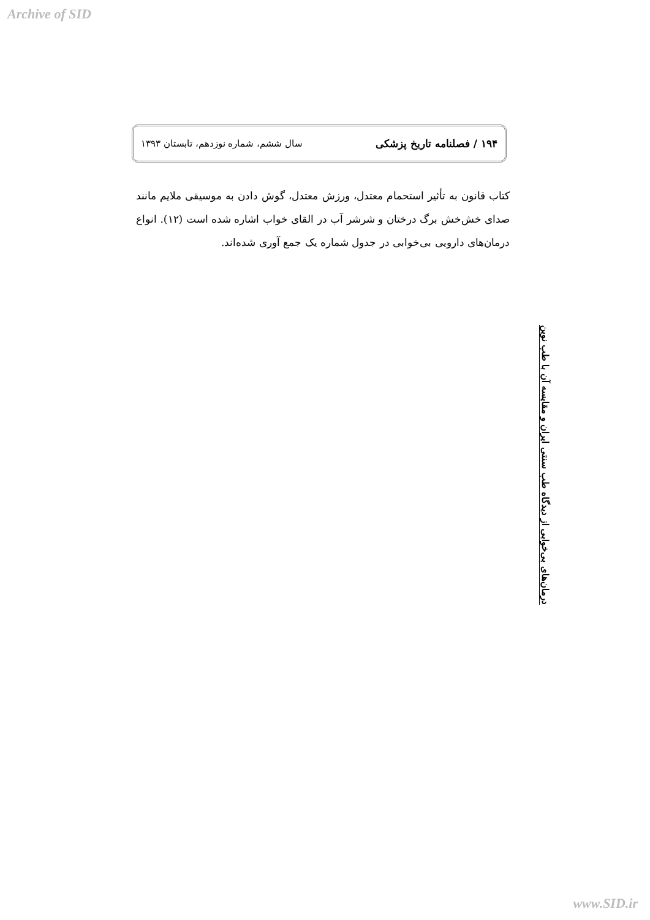Archive of SID
۱۹۴ / فصلنامه تاریخ پزشکی سال ششم، شماره نوزدهم، تابستان ۱۳۹۳
کتاب قانون به تأثیر استحمام معتدل، ورزش معتدل، گوش دادن به موسیقی ملایم مانند صدای خش‌خش برگ درختان و شرشر آب در القای خواب اشاره شده است (۱۲). انواع درمان‌های دارویی بی‌خوابی در جدول شماره یک جمع آوری شده‌اند.
درمان‌های بی‌خوابی از دیدگاه طب سنتی ایران و مقایسه آن با طب نوین
www.SID.ir